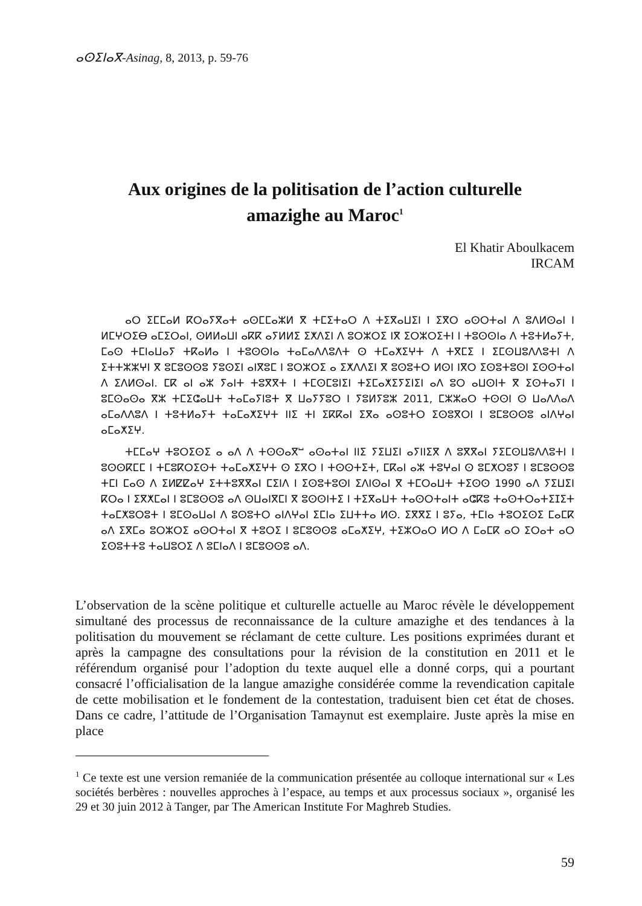ⴰⵙⵉⵏⴰⴳ-Asinag, 8, 2013, p. 59-76
Aux origines de la politisation de l’action culturelle
amazighe au Maroc<sup>1</sup>
El Khatir Aboulkacem
IRCAM
ⴰⵔ ⵉⵎⵎⴰⵍ ⴽⵔⴰⵢⴳⴰⵜ ⴰⵙⵎⵎⴰⵣⵍ ⴳ ⵜⵎⵉⵜⴰⵔ ⴷ ⵜⵉⴳⴰⵡⵉⵏ ⵏ ⵉⴳⵔ ⴰⵙⵔⵜⴰⵏ ⴷ ⵓⴷⵍⵙⴰⵏ ⵏ ⵍⵎⵖⵔⵉⴱ ⴰⵎⵉⵔⴰⵏ, ⵙⵍⵍⴰⵡⵏ ⴰⴽⴽ ⴰⵢⵍⵍⵉ ⵉⵅⴷⵉⵏ ⴷ ⵓⵔⵣⵔⵉ ⵏⴳ ⵉⵔⵣⵔⵉⵜⵏ ⵏ ⵜⵓⵙⵙⵏⴰ ⴷ ⵜⵓⵜⵍⴰⵢⵜ, ⵎⴰⵙ ⵜⵎⵏⴰⵡⴰⵢ ⵜⴽⴰⵍⴰ ⵏ ⵜⵓⵙⵙⵏⴰ ⵜⴰⵎⴰⴷⴷⵓⴷⵜ ⵙ ⵜⵎⴰⵅⵉⵖⵜ ⴷ ⵜⴳⵎⵉ ⵏ ⵉⵎⵙⵡⵓⴷⴷⵓⵜⵏ ⴷ ⵉⵜⵜⵣⵣⵖⵏ ⴳ ⵓⵎⵓⵙⵙⵓ ⵢⵓⵙⵉⵏ ⴰⵏⴳⵓⵎ ⵏ ⵓⵔⵣⵔⵉ ⴰ ⵉⵅⴷⴷⵉⵏ ⴳ ⵓⵙⵓⵜⵔ ⵍⵙⵏ ⵏⴳⵔ ⵉⵙⵓⵜⵓⵙⵏ ⵉⵙⵙⵜⴰⵏ ⴷ ⵉⴷⵍⵙⴰⵏ. ⵎⴽ ⴰⵏ ⴰⵣ ⵢⴰⵏⵜ ⵜⵓⴳⴳⵜ ⵏ ⵜⵎⵙⵎⵓⵏⵉⵏ ⵜⵉⵎⴰⵅⵉⵢⵉⵏⵉⵏ ⴰⴷ ⵓⵔ ⴰⵡⵙⵏⵜ ⴳ ⵉⵙⵜⴰⵢⵏ ⵏ ⵓⵎⵙⴰⵙⴰ ⴳⵣ ⵜⵎⵉⵛⴰⵡⵜ ⵜⴰⵎⴰⵢⵏⵓⵜ ⴳ ⵡⴰⵢⵢⵓⵔ ⵏ ⵢⵓⵍⵢⵓⵣ 2011, ⵎⵣⵣⴰⵔ ⵜⵙⵙⵏ ⵙ ⵡⴰⴷⴷⴰⴷ ⴰⵎⴰⴷⴷⵓⴷ ⵏ ⵜⵓⵜⵍⴰⵢⵜ ⵜⴰⵎⴰⵅⵉⵖⵜ ⵏⵏⵉ ⵜⵏ ⵉⴽⴽⴰⵏ ⵉⴳⴰ ⴰⵙⵓⵜⵔ ⵉⵙⵓⴳⵔⵏ ⵏ ⵓⵎⵓⵙⵙⵓ ⴰⵏⴷⵖⴰⵏ ⴰⵎⴰⵅⵉⵖ.
ⵜⵎⵎⴰⵖ ⵜⵓⵔⵉⵙⵉ ⴰ ⴰⴷ ⴷ ⵜⵙⵙⴰⴳⵯ ⴰⵙⴰⵜⴰⵏ ⵏⵏⵉ ⵢⵉⵡⵉⵏ ⴰⵢⵏⵏⵉⴳ ⴷ ⵓⴳⴳⴰⵏ ⵢⵉⵎⵙⵡⵓⴷⴷⵓⵜⵏ ⵏ ⵓⵙⵙⴽⵎⵎ ⵏ ⵜⵎⵓⴽⵔⵉⵙⵜ ⵜⴰⵎⴰⵅⵉⵖⵜ ⵙ ⵉⴳⵔ ⵏ ⵜⵙⵙⵜⵉⵜ, ⵎⴽⴰⵏ ⴰⵣ ⵜⵓⵖⴰⵏ ⵙ ⵓⵎⵅⵔⵓⵢ ⵏ ⵓⵎⵓⵙⵙⵓ ⵜⵎⵏ ⵎⴰⵙ ⴷ ⵉⵍⵇⵇⴰⵖ ⵉⵜⵜⵓⴳⴳⴰⵏ ⵎⵉⵏⴷ ⵏ ⵉⵙⵓⵜⵓⵙⵏ ⵉⴷⵏⵙⴰⵏ ⴳ ⵜⵎⵔⴰⵡⵜ ⵜⵉⵙⵙ 1990 ⴰⴷ ⵢⵉⵡⵉⵏ ⴽⵔⴰ ⵏ ⵉⴳⵅⵎⴰⵏ ⵏ ⵓⵎⵓⵙⵙⵓ ⴰⴷ ⵙⵡⴰⵏⴳⵎⵏ ⴳ ⵓⵙⵙⵏⵜⵉ ⵏ ⵜⵉⴳⴰⵡⵜ ⵜⴰⵙⵔⵜⴰⵏⵜ ⴰⵛⴽⵓ ⵜⴰⵙⵜⵔⴰⵜⵉⵊⵉⵜ ⵜⴰⵎⵅⵓⵔⵓⵜ ⵏ ⵓⵎⵙⴰⵡⴰⵏ ⴷ ⵓⵙⵓⵜⵔ ⴰⵏⴷⵖⴰⵏ ⵉⵎⵏⴰ ⵉⵡⵜⵜⴰ ⵍⵙ. ⵉⴳⴳⵉ ⵏ ⵓⵢⴰ, ⵜⵎⵏⴰ ⵜⵓⵔⵉⵙⵉ ⵎⴰⵎⴽ ⴰⴷ ⵉⴳⵎⴰ ⵓⵔⵣⵔⵉ ⴰⵙⵔⵜⴰⵏ ⴳ ⵜⵓⵔⵉ ⵏ ⵓⵎⵓⵙⵙⵓ ⴰⵎⴰⵅⵉⵖ, ⵜⵉⵣⵔⴰⵔ ⵍⵔ ⴷ ⵎⴰⵎⴽ ⴰⵔ ⵉⵔⴰⵜ ⴰⵔ ⵉⵙⵓⵜⵜⵓ ⵜⴰⵡⵓⵔⵉ ⴷ ⵓⵎⵏⴰⴷ ⵏ ⵓⵎⵓⵙⵙⵓ ⴰⴷ.
L’observation de la scène politique et culturelle actuelle au Maroc révèle le développement simultané des processus de reconnaissance de la culture amazighe et des tendances à la politisation du mouvement se réclamant de cette culture. Les positions exprimées durant et après la campagne des consultations pour la révision de la constitution en 2011 et le référendum organisé pour l’adoption du texte auquel elle a donné corps, qui a pourtant consacré l’officialisation de la langue amazighe considérée comme la revendication capitale de cette mobilisation et le fondement de la contestation, traduisent bien cet état de choses. Dans ce cadre, l’attitude de l’Organisation Tamaynut est exemplaire. Juste après la mise en place
<sup>1</sup> Ce texte est une version remaniée de la communication présentée au colloque international sur « Les sociétés berbères : nouvelles approches à l’espace, au temps et aux processus sociaux », organisé les 29 et 30 juin 2012 à Tanger, par The American Institute For Maghreb Studies.
59